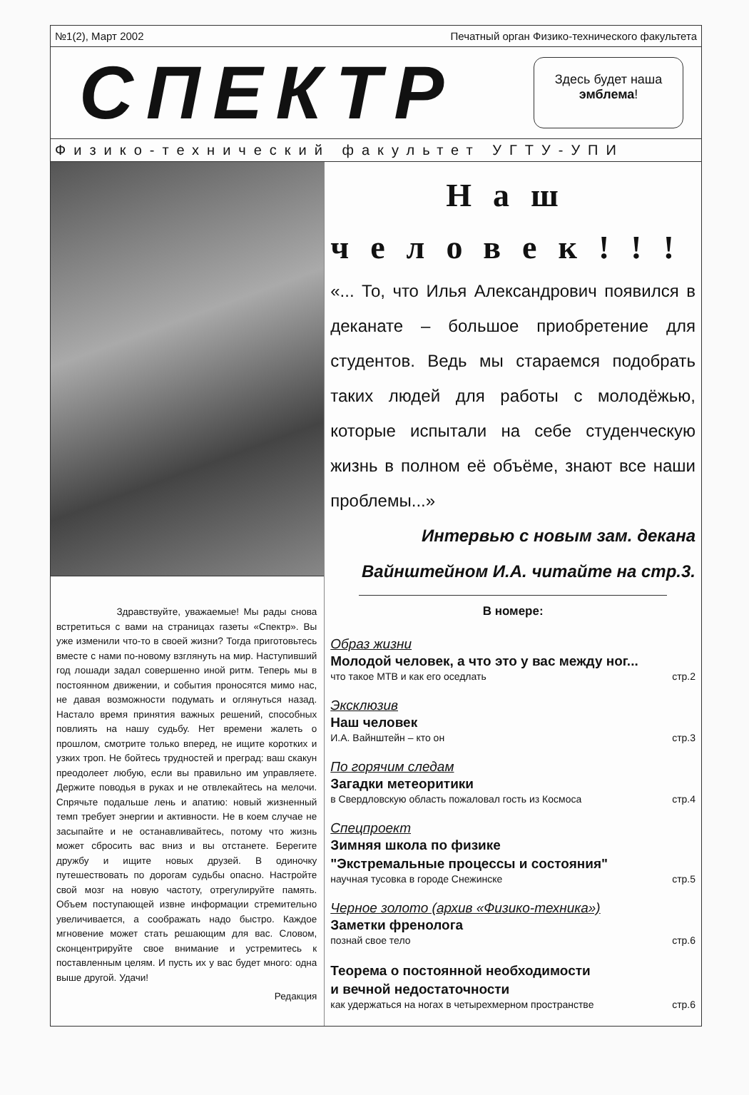№1(2), Март 2002 Печатный орган Физико-технического факультета
СПЕКТР
Здесь будет наша
эмблема!
Физико-технический факультет УГТУ-УПИ
Здравствуйте, уважаемые! Мы рады снова встретиться с вами на страницах газеты «Спектр». Вы уже изменили что-то в своей жизни? Тогда приготовьтесь вместе с нами по-новому взглянуть на мир. Наступивший год лошади задал совершенно иной ритм. Теперь мы в постоянном движении, и события проносятся мимо нас, не давая возможности подумать и оглянуться назад. Настало время принятия важных решений, способных повлиять на нашу судьбу. Нет времени жалеть о прошлом, смотрите только вперед, не ищите коротких и узких троп. Не бойтесь трудностей и преград: ваш скакун преодолеет любую, если вы правильно им управляете. Держите поводья в руках и не отвлекайтесь на мелочи. Спрячьте подальше лень и апатию: новый жизненный темп требует энергии и активности. Не в коем случае не засыпайте и не останавливайтесь, потому что жизнь может сбросить вас вниз и вы отстанете. Берегите дружбу и ищите новых друзей. В одиночку путешествовать по дорогам судьбы опасно. Настройте свой мозг на новую частоту, отрегулируйте память. Объем поступающей извне информации стремительно увеличивается, а соображать надо быстро. Каждое мгновение может стать решающим для вас. Словом, сконцентрируйте свое внимание и устремитесь к поставленным целям. И пусть их у вас будет много: одна выше другой. Удачи!
Редакция
Наш
человек!!!
«... То, что Илья Александрович появился в деканате – большое приобретение для студентов. Ведь мы стараемся подобрать таких людей для работы с молодёжью, которые испытали на себе студенческую жизнь в полном её объёме, знают все наши проблемы...»
Интервью с новым зам. декана Вайнштейном И.А. читайте на стр.3.
В номере:
Образ жизни
Молодой человек, а что это у вас между ног...
что такое МТВ и как его оседлать стр.2
Эксклюзив
Наш человек
И.А. Вайнштейн – кто он стр.3
По горячим следам
Загадки метеоритики
в Свердловскую область пожаловал гость из Космоса стр.4
Спецпроект
Зимняя школа по физике
"Экстремальные процессы и состояния"
научная тусовка в городе Снежинске стр.5
Черное золото (архив «Физико-техника»)
Заметки френолога
познай свое тело стр.6
Теорема о постоянной необходимости
и вечной недостаточности
как удержаться на ногах в четырехмерном пространстве стр.6